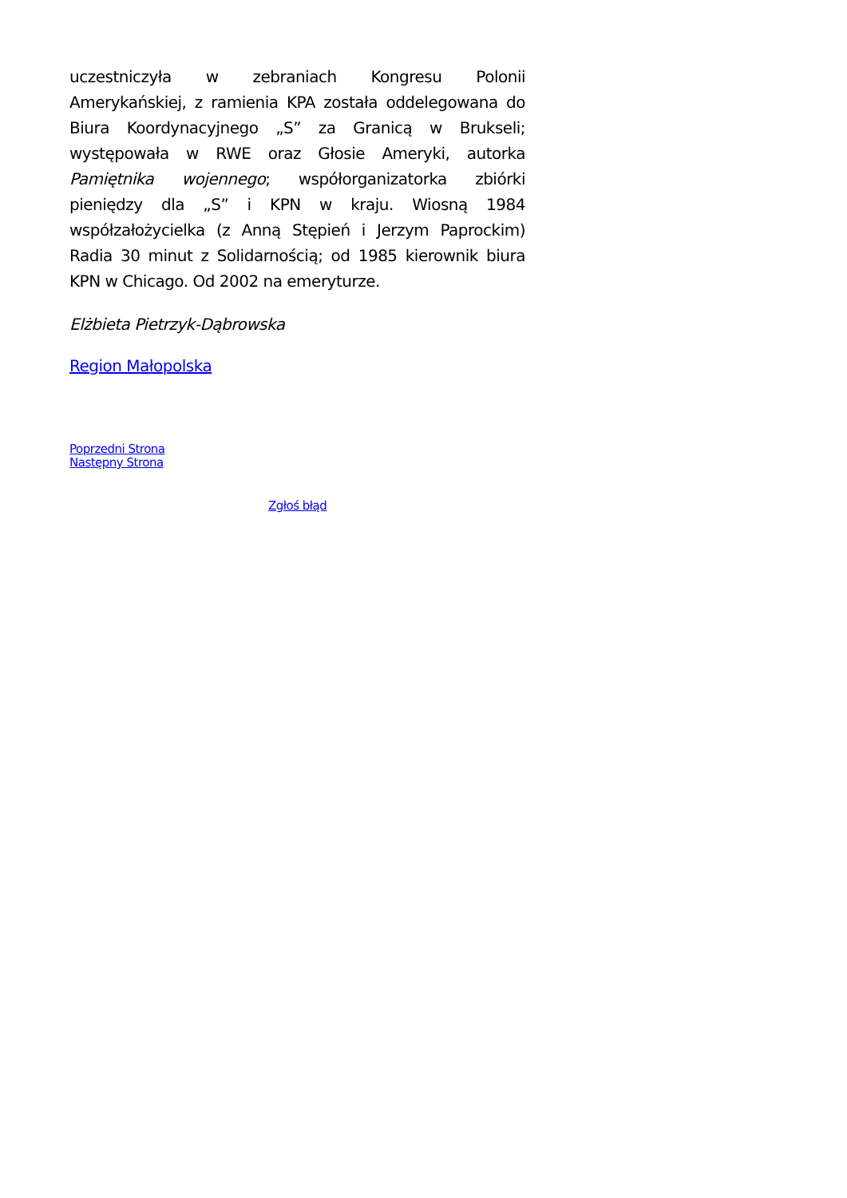uczestniczyła w zebraniach Kongresu Polonii Amerykańskiej, z ramienia KPA została oddelegowana do Biura Koordynacyjnego „S” za Granicą w Brukseli; występowała w RWE oraz Głosie Ameryki, autorka Pamiętnika wojennego; współorganizatorka zbiórki pieniędzy dla „S” i KPN w kraju. Wiosną 1984 współzałożycielka (z Anną Stępień i Jerzym Paprockim) Radia 30 minut z Solidarnością; od 1985 kierownik biura KPN w Chicago. Od 2002 na emeryturze.
Elżbieta Pietrzyk-Dąbrowska
Region Małopolska
Poprzedni Strona
Następny Strona
Zgłoś błąd